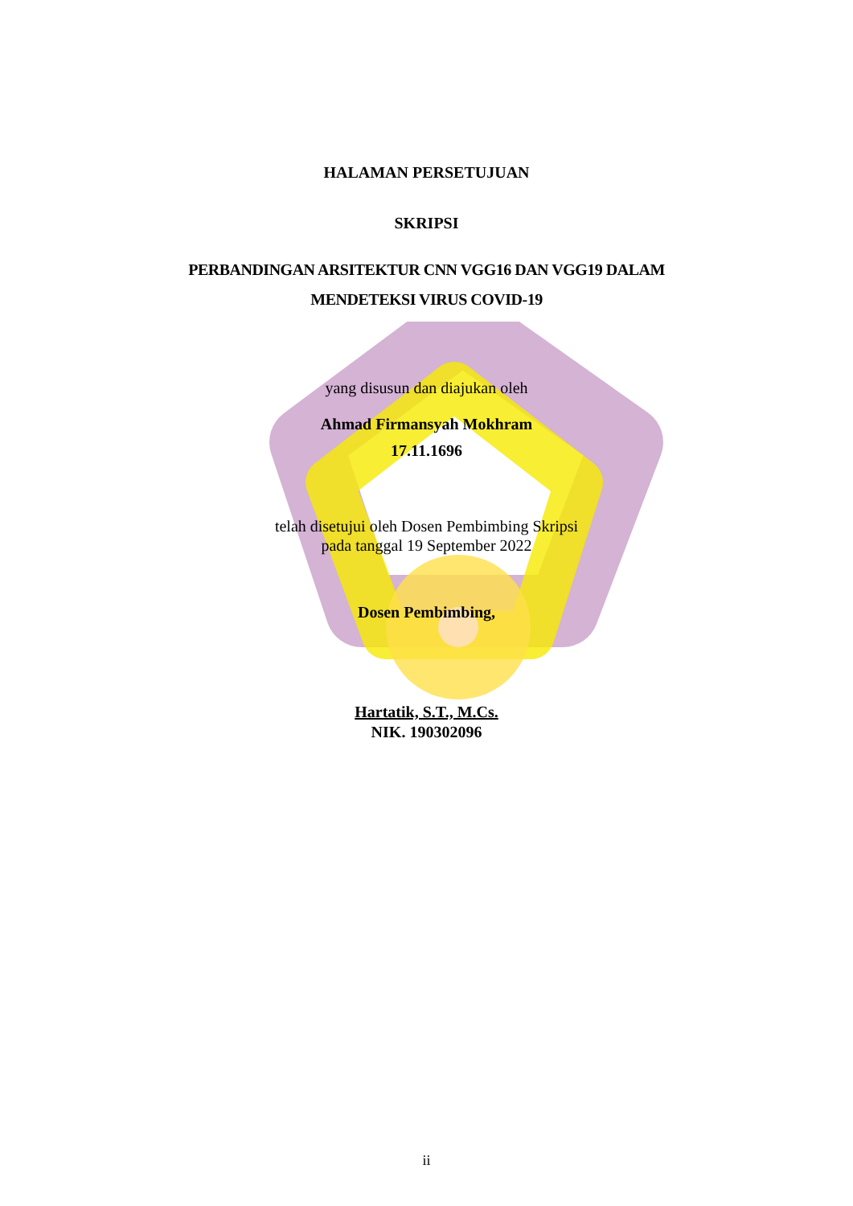HALAMAN PERSETUJUAN
SKRIPSI
PERBANDINGAN ARSITEKTUR CNN VGG16 DAN VGG19 DALAM
MENDETEKSI VIRUS COVID-19
yang disusun dan diajukan oleh
Ahmad Firmansyah Mokhram
17.11.1696
telah disetujui oleh Dosen Pembimbing Skripsi
pada tanggal 19 September 2022
Dosen Pembimbing,
Hartatik, S.T., M.Cs.
NIK. 190302096
ii